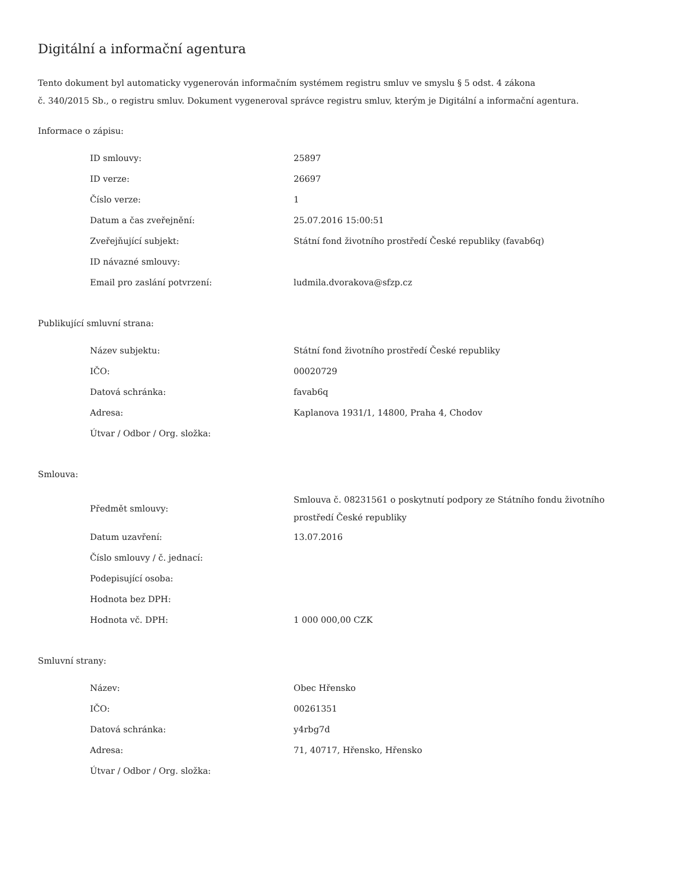Digitální a informační agentura
Tento dokument byl automaticky vygenerován informačním systémem registru smluv ve smyslu § 5 odst. 4 zákona
č. 340/2015 Sb., o registru smluv. Dokument vygeneroval správce registru smluv, kterým je Digitální a informační agentura.
Informace o zápisu:
| ID smlouvy: | 25897 |
| ID verze: | 26697 |
| Číslo verze: | 1 |
| Datum a čas zveřejnění: | 25.07.2016 15:00:51 |
| Zveřejňující subjekt: | Státní fond životního prostředí České republiky (favab6q) |
| ID návazné smlouvy: | |
| Email pro zaslání potvrzení: | ludmila.dvorakova@sfzp.cz |
Publikující smluvní strana:
| Název subjektu: | Státní fond životního prostředí České republiky |
| IČO: | 00020729 |
| Datová schránka: | favab6q |
| Adresa: | Kaplanova 1931/1, 14800, Praha 4, Chodov |
| Útvar / Odbor / Org. složka: | |
Smlouva:
| Předmět smlouvy: | Smlouva č. 08231561 o poskytnutí podpory ze Státního fondu životního prostředí České republiky |
| Datum uzavření: | 13.07.2016 |
| Číslo smlouvy / č. jednací: | |
| Podepisující osoba: | |
| Hodnota bez DPH: | |
| Hodnota vč. DPH: | 1 000 000,00 CZK |
Smluvní strany:
| Název: | Obec Hřensko |
| IČO: | 00261351 |
| Datová schránka: | y4rbg7d |
| Adresa: | 71, 40717, Hřensko, Hřensko |
| Útvar / Odbor / Org. složka: | |